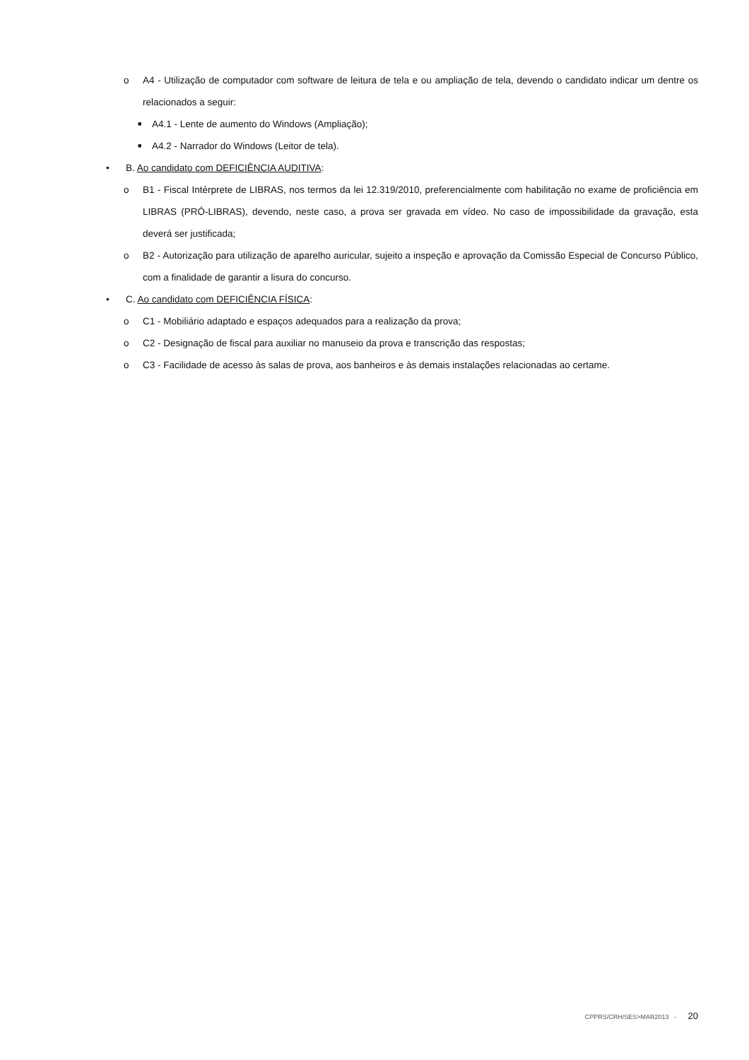o A4 - Utilização de computador com software de leitura de tela e ou ampliação de tela, devendo o candidato indicar um dentre os relacionados a seguir:
■ A4.1 - Lente de aumento do Windows (Ampliação);
■ A4.2 - Narrador do Windows (Leitor de tela).
• B. Ao candidato com DEFICIÊNCIA AUDITIVA:
o B1 - Fiscal Intérprete de LIBRAS, nos termos da lei 12.319/2010, preferencialmente com habilitação no exame de proficiência em LIBRAS (PRÓ-LIBRAS), devendo, neste caso, a prova ser gravada em vídeo. No caso de impossibilidade da gravação, esta deverá ser justificada;
o B2 - Autorização para utilização de aparelho auricular, sujeito a inspeção e aprovação da Comissão Especial de Concurso Público, com a finalidade de garantir a lisura do concurso.
• C. Ao candidato com DEFICIÊNCIA FÍSICA:
o C1 - Mobiliário adaptado e espaços adequados para a realização da prova;
o C2 - Designação de fiscal para auxiliar no manuseio da prova e transcrição das respostas;
o C3 - Facilidade de acesso às salas de prova, aos banheiros e às demais instalações relacionadas ao certame.
CPPRS/CRH/SES>MAR2013 - 20